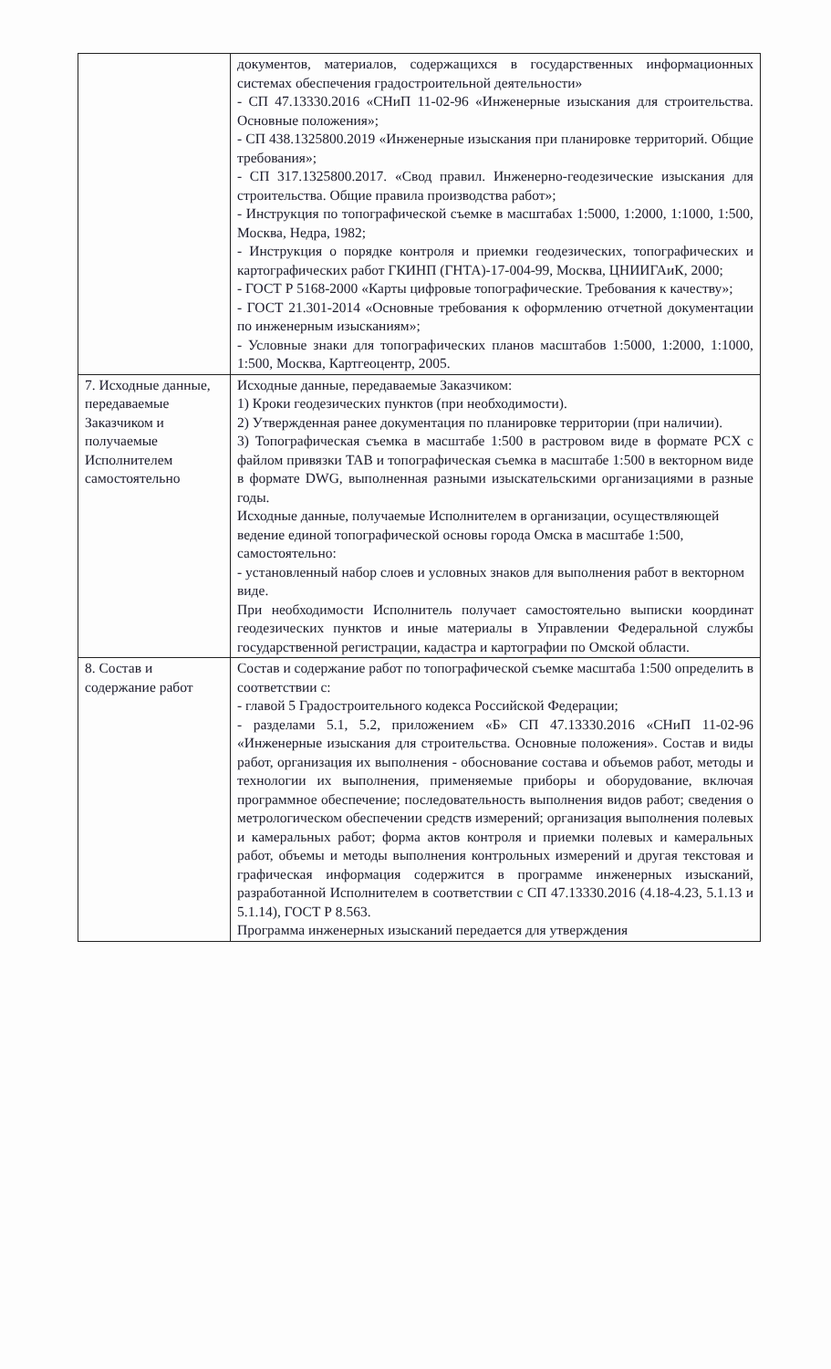| | документов, материалов, содержащихся в государственных информационных системах обеспечения градостроительной деятельности» - СП 47.13330.2016 «СНиП 11-02-96 «Инженерные изыскания для строительства. Основные положения»; - СП 438.1325800.2019 «Инженерные изыскания при планировке территорий. Общие требования»; - СП 317.1325800.2017. «Свод правил. Инженерно-геодезические изыскания для строительства. Общие правила производства работ»; - Инструкция по топографической съемке в масштабах 1:5000, 1:2000, 1:1000, 1:500, Москва, Недра, 1982; - Инструкция о порядке контроля и приемки геодезических, топографических и картографических работ ГКИНП (ГНТА)-17-004-99, Москва, ЦНИИГАиК, 2000; - ГОСТ Р 5168-2000 «Карты цифровые топографические. Требования к качеству»; - ГОСТ 21.301-2014 «Основные требования к оформлению отчетной документации по инженерным изысканиям»; - Условные знаки для топографических планов масштабов 1:5000, 1:2000, 1:1000, 1:500, Москва, Картгеоцентр, 2005. |
| 7. Исходные данные, передаваемые Заказчиком и получаемые Исполнителем самостоятельно | Исходные данные, передаваемые Заказчиком: 1) Кроки геодезических пунктов (при необходимости). 2) Утвержденная ранее документация по планировке территории (при наличии). 3) Топографическая съемка в масштабе 1:500 в растровом виде в формате PCX с файлом привязки TAB и топографическая съемка в масштабе 1:500 в векторном виде в формате DWG, выполненная разными изыскательскими организациями в разные годы. Исходные данные, получаемые Исполнителем в организации, осуществляющей ведение единой топографической основы города Омска в масштабе 1:500, самостоятельно: - установленный набор слоев и условных знаков для выполнения работ в векторном виде. При необходимости Исполнитель получает самостоятельно выписки координат геодезических пунктов и иные материалы в Управлении Федеральной службы государственной регистрации, кадастра и картографии по Омской области. |
| 8. Состав и содержание работ | Состав и содержание работ по топографической съемке масштаба 1:500 определить в соответствии с: - главой 5 Градостроительного кодекса Российской Федерации; - разделами 5.1, 5.2, приложением «Б» СП 47.13330.2016 «СНиП 11-02-96 «Инженерные изыскания для строительства. Основные положения». Состав и виды работ, организация их выполнения - обоснование состава и объемов работ, методы и технологии их выполнения, применяемые приборы и оборудование, включая программное обеспечение; последовательность выполнения видов работ; сведения о метрологическом обеспечении средств измерений; организация выполнения полевых и камеральных работ; форма актов контроля и приемки полевых и камеральных работ, объемы и методы выполнения контрольных измерений и другая текстовая и графическая информация содержится в программе инженерных изысканий, разработанной Исполнителем в соответствии с СП 47.13330.2016 (4.18-4.23, 5.1.13 и 5.1.14), ГОСТ Р 8.563. Программа инженерных изысканий передается для утверждения |